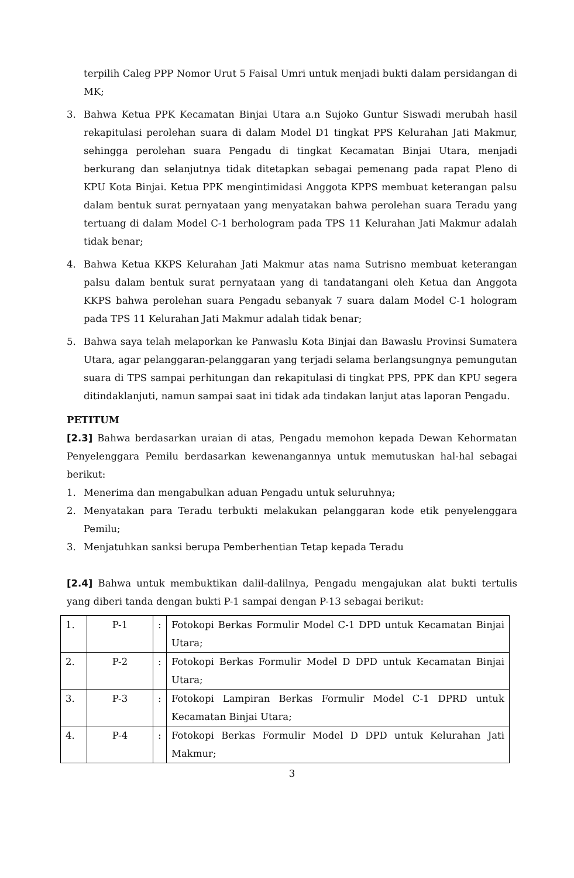terpilih Caleg PPP Nomor Urut 5 Faisal Umri untuk menjadi bukti dalam persidangan di MK;
3. Bahwa Ketua PPK Kecamatan Binjai Utara a.n Sujoko Guntur Siswadi merubah hasil rekapitulasi perolehan suara di dalam Model D1 tingkat PPS Kelurahan Jati Makmur, sehingga perolehan suara Pengadu di tingkat Kecamatan Binjai Utara, menjadi berkurang dan selanjutnya tidak ditetapkan sebagai pemenang pada rapat Pleno di KPU Kota Binjai. Ketua PPK mengintimidasi Anggota KPPS membuat keterangan palsu dalam bentuk surat pernyataan yang menyatakan bahwa perolehan suara Teradu yang tertuang di dalam Model C-1 berhologram pada TPS 11 Kelurahan Jati Makmur adalah tidak benar;
4. Bahwa Ketua KKPS Kelurahan Jati Makmur atas nama Sutrisno membuat keterangan palsu dalam bentuk surat pernyataan yang di tandatangani oleh Ketua dan Anggota KKPS bahwa perolehan suara Pengadu sebanyak 7 suara dalam Model C-1 hologram pada TPS 11 Kelurahan Jati Makmur adalah tidak benar;
5. Bahwa saya telah melaporkan ke Panwaslu Kota Binjai dan Bawaslu Provinsi Sumatera Utara, agar pelanggaran-pelanggaran yang terjadi selama berlangsungnya pemungutan suara di TPS sampai perhitungan dan rekapitulasi di tingkat PPS, PPK dan KPU segera ditindaklanjuti, namun sampai saat ini tidak ada tindakan lanjut atas laporan Pengadu.
PETITUM
[2.3] Bahwa berdasarkan uraian di atas, Pengadu memohon kepada Dewan Kehormatan Penyelenggara Pemilu berdasarkan kewenangannya untuk memutuskan hal-hal sebagai berikut:
1. Menerima dan mengabulkan aduan Pengadu untuk seluruhnya;
2. Menyatakan para Teradu terbukti melakukan pelanggaran kode etik penyelenggara Pemilu;
3. Menjatuhkan sanksi berupa Pemberhentian Tetap kepada Teradu
[2.4] Bahwa untuk membuktikan dalil-dalilnya, Pengadu mengajukan alat bukti tertulis yang diberi tanda dengan bukti P-1 sampai dengan P-13 sebagai berikut:
| 1. | P-1 | : | Fotokopi Berkas Formulir Model C-1 DPD untuk Kecamatan Binjai Utara; |
| 2. | P-2 | : | Fotokopi Berkas Formulir Model D DPD untuk Kecamatan Binjai Utara; |
| 3. | P-3 | : | Fotokopi Lampiran Berkas Formulir Model C-1 DPRD untuk Kecamatan Binjai Utara; |
| 4. | P-4 | : | Fotokopi Berkas Formulir Model D DPD untuk Kelurahan Jati Makmur; |
3